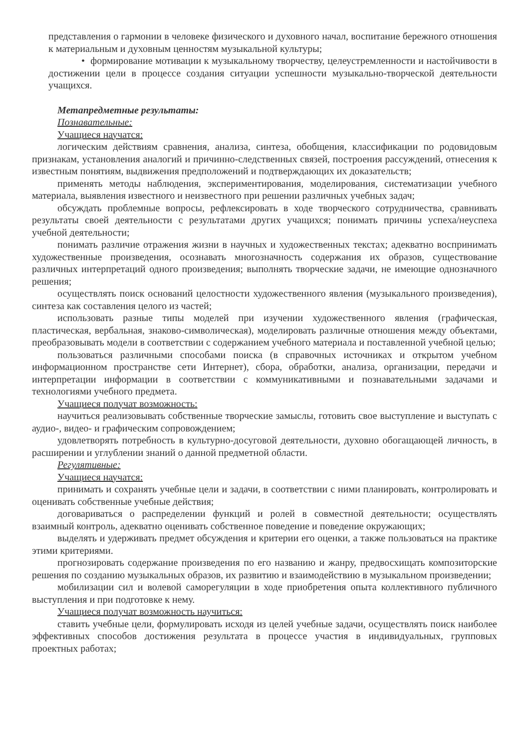представления о гармонии в человеке физического и духовного начал, воспитание бережного отношения к материальным и духовным ценностям музыкальной культуры;
• формирование мотивации к музыкальному творчеству, целеустремленности и настойчивости в достижении цели в процессе создания ситуации успешности музыкально-творческой деятельности учащихся.
Метапредметные результаты:
Познавательные:
Учащиеся научатся:
логическим действиям сравнения, анализа, синтеза, обобщения, классификации по родовидовым признакам, установления аналогий и причинно-следственных связей, построения рассуждений, отнесения к известным понятиям, выдвижения предположений и подтверждающих их доказательств;
применять методы наблюдения, экспериментирования, моделирования, систематизации учебного материала, выявления известного и неизвестного при решении различных учебных задач;
обсуждать проблемные вопросы, рефлексировать в ходе творческого сотрудничества, сравнивать результаты своей деятельности с результатами других учащихся; понимать причины успеха/неуспеха учебной деятельности;
понимать различие отражения жизни в научных и художественных текстах; адекватно воспринимать художественные произведения, осознавать многозначность содержания их образов, существование различных интерпретаций одного произведения; выполнять творческие задачи, не имеющие однозначного решения;
осуществлять поиск оснований целостности художественного явления (музыкального произведения), синтеза как составления целого из частей;
использовать разные типы моделей при изучении художественного явления (графическая, пластическая, вербальная, знаково-символическая), моделировать различные отношения между объектами, преобразовывать модели в соответствии с содержанием учебного материала и поставленной учебной целью;
пользоваться различными способами поиска (в справочных источниках и открытом учебном информационном пространстве сети Интернет), сбора, обработки, анализа, организации, передачи и интерпретации информации в соответствии с коммуникативными и познавательными задачами и технологиями учебного предмета.
Учащиеся получат возможность:
научиться реализовывать собственные творческие замыслы, готовить свое выступление и выступать с аудио-, видео- и графическим сопровождением;
удовлетворять потребность в культурно-досуговой деятельности, духовно обогащающей личность, в расширении и углублении знаний о данной предметной области.
Регулятивные:
Учащиеся научатся:
принимать и сохранять учебные цели и задачи, в соответствии с ними планировать, контролировать и оценивать собственные учебные действия;
договариваться о распределении функций и ролей в совместной деятельности; осуществлять взаимный контроль, адекватно оценивать собственное поведение и поведение окружающих;
выделять и удерживать предмет обсуждения и критерии его оценки, а также пользоваться на практике этими критериями.
прогнозировать содержание произведения по его названию и жанру, предвосхищать композиторские решения по созданию музыкальных образов, их развитию и взаимодействию в музыкальном произведении;
мобилизации сил и волевой саморегуляции в ходе приобретения опыта коллективного публичного выступления и при подготовке к нему.
Учащиеся получат возможность научиться:
ставить учебные цели, формулировать исходя из целей учебные задачи, осуществлять поиск наиболее эффективных способов достижения результата в процессе участия в индивидуальных, групповых проектных работах;